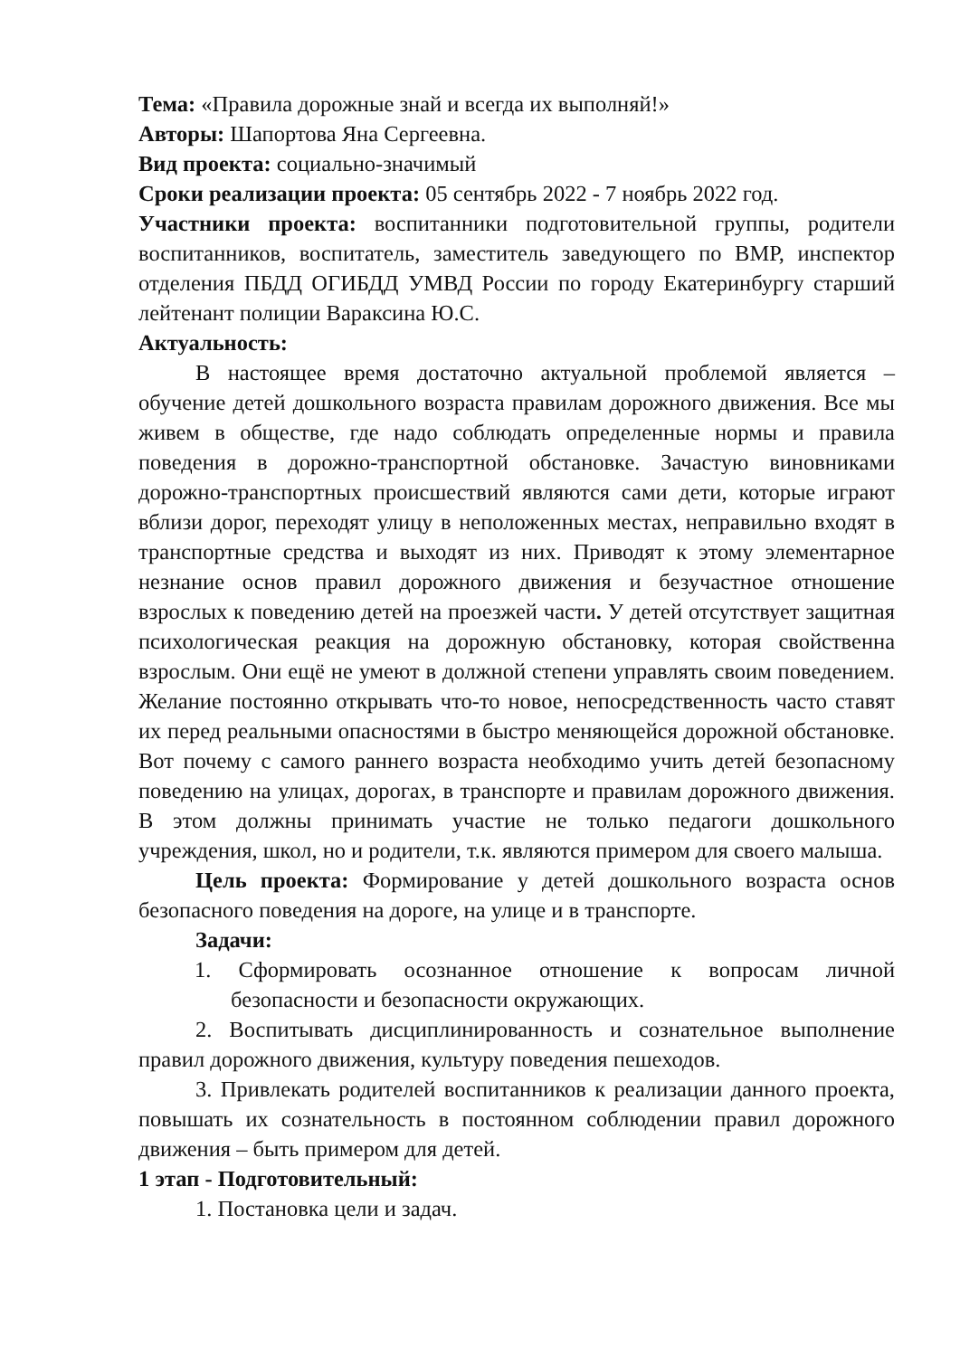Тема: «Правила дорожные знай и всегда их выполняй!»
Авторы: Шапортова Яна Сергеевна.
Вид проекта: социально-значимый
Сроки реализации проекта: 05 сентябрь 2022 - 7 ноябрь 2022 год.
Участники проекта: воспитанники подготовительной группы, родители воспитанников, воспитатель, заместитель заведующего по ВМР, инспектор отделения ПБДД ОГИБДД УМВД России по городу Екатеринбургу старший лейтенант полиции Вараксина Ю.С.
Актуальность:
В настоящее время достаточно актуальной проблемой является – обучение детей дошкольного возраста правилам дорожного движения. Все мы живем в обществе, где надо соблюдать определенные нормы и правила поведения в дорожно-транспортной обстановке. Зачастую виновниками дорожно-транспортных происшествий являются сами дети, которые играют вблизи дорог, переходят улицу в неположенных местах, неправильно входят в транспортные средства и выходят из них. Приводят к этому элементарное незнание основ правил дорожного движения и безучастное отношение взрослых к поведению детей на проезжей части. У детей отсутствует защитная психологическая реакция на дорожную обстановку, которая свойственна взрослым. Они ещё не умеют в должной степени управлять своим поведением. Желание постоянно открывать что-то новое, непосредственность часто ставят их перед реальными опасностями в быстро меняющейся дорожной обстановке. Вот почему с самого раннего возраста необходимо учить детей безопасному поведению на улицах, дорогах, в транспорте и правилам дорожного движения. В этом должны принимать участие не только педагоги дошкольного учреждения, школ, но и родители, т.к. являются примером для своего малыша.
Цель проекта: Формирование у детей дошкольного возраста основ безопасного поведения на дороге, на улице и в транспорте.
Задачи:
1. Сформировать осознанное отношение к вопросам личной безопасности и безопасности окружающих.
2. Воспитывать дисциплинированность и сознательное выполнение правил дорожного движения, культуру поведения пешеходов.
3. Привлекать родителей воспитанников к реализации данного проекта, повышать их сознательность в постоянном соблюдении правил дорожного движения – быть примером для детей.
1 этап - Подготовительный:
1. Постановка цели и задач.